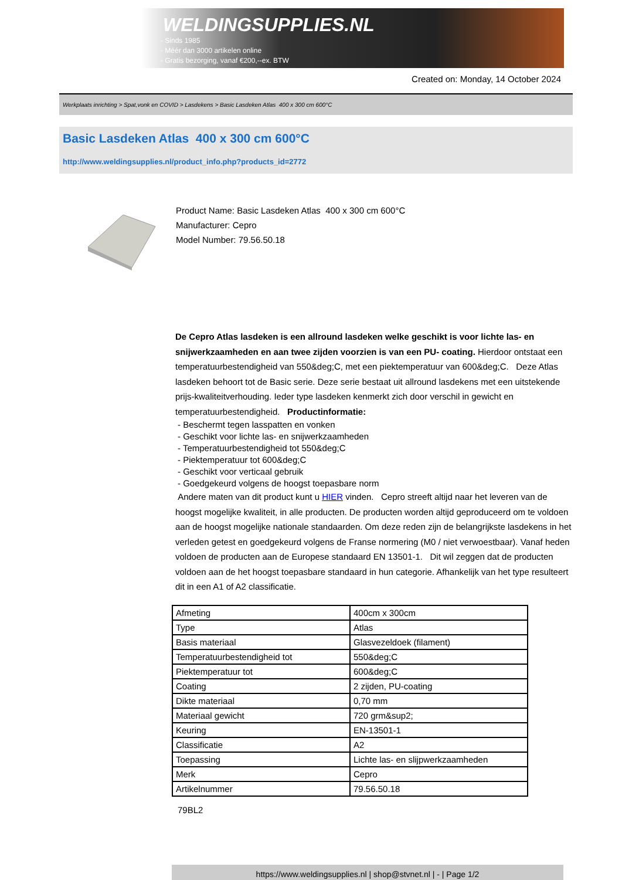WELDINGSUPPLIES.NL
- Sinds 1985
- Méér dan 3000 artikelen online
- Gratis bezorging, vanaf €200,--ex. BTW
Created on: Monday, 14 October 2024
Werkplaats inrichting > Spat,vonk en COVID > Lasdekens > Basic Lasdeken Atlas 400 x 300 cm 600°C
Basic Lasdeken Atlas 400 x 300 cm 600°C
http://www.weldingsupplies.nl/product_info.php?products_id=2772
Product Name: Basic Lasdeken Atlas 400 x 300 cm 600°C
Manufacturer: Cepro
Model Number: 79.56.50.18
De Cepro Atlas lasdeken is een allround lasdeken welke geschikt is voor lichte las- en snijwerkzaamheden en aan twee zijden voorzien is van een PU- coating. Hierdoor ontstaat een temperatuurbestendigheid van 550&deg;C, met een piektemperatuur van 600&deg;C. Deze Atlas lasdeken behoort tot de Basic serie. Deze serie bestaat uit allround lasdekens met een uitstekende prijs-kwaliteitverhouding. Ieder type lasdeken kenmerkt zich door verschil in gewicht en temperatuurbestendigheid. Productinformatie:
- Beschermt tegen lasspatten en vonken
- Geschikt voor lichte las- en snijwerkzaamheden
- Temperatuurbestendigheid tot 550&deg;C
- Piektemperatuur tot 600&deg;C
- Geschikt voor verticaal gebruik
- Goedgekeurd volgens de hoogst toepasbare norm
Andere maten van dit product kunt u HIER vinden. Cepro streeft altijd naar het leveren van de hoogst mogelijke kwaliteit, in alle producten. De producten worden altijd geproduceerd om te voldoen aan de hoogst mogelijke nationale standaarden. Om deze reden zijn de belangrijkste lasdekens in het verleden getest en goedgekeurd volgens de Franse normering (M0 / niet verwoestbaar). Vanaf heden voldoen de producten aan de Europese standaard EN 13501-1. Dit wil zeggen dat de producten voldoen aan de het hoogst toepasbare standaard in hun categorie. Afhankelijk van het type resulteert dit in een A1 of A2 classificatie.
| Afmeting | 400cm x 300cm |
| Type | Atlas |
| Basis materiaal | Glasvezeldoek (filament) |
| Temperatuurbestendigheid tot | 550&deg;C |
| Piektemperatuur tot | 600&deg;C |
| Coating | 2 zijden, PU-coating |
| Dikte materiaal | 0,70 mm |
| Materiaal gewicht | 720 grm&sup2; |
| Keuring | EN-13501-1 |
| Classificatie | A2 |
| Toepassing | Lichte las- en slijpwerkzaamheden |
| Merk | Cepro |
| Artikelnummer | 79.56.50.18 |
79BL2
https://www.weldingsupplies.nl | shop@stvnet.nl | - | Page 1/2